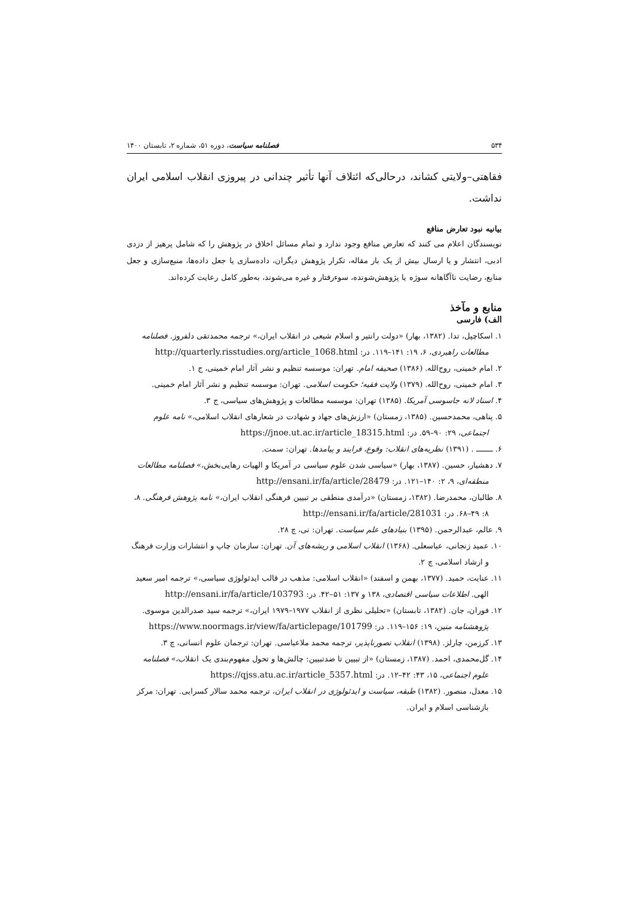۵۳۴ فصلنامه سیاست، دوره ۵۱، شماره ۲، تابستان ۱۴۰۰
فقاهتی–ولایتی کشاند، درحالی‌که ائتلاف آنها تأثیر چندانی در پیروزی انقلاب اسلامی ایران نداشت.
بیانیه نبود تعارض منافع
نویسندگان اعلام می کنند که تعارض منافع وجود ندارد و تمام مسائل اخلاق در پژوهش را که شامل پرهیز از دزدی ادبی، انتشار و یا ارسال بیش از یک بار مقاله، تکرار پژوهش دیگران، داده‌سازی یا جعل داده‌ها، منبع‌سازی و جعل منابع، رضایت ناآگاهانه سوژه یا پژوهش‌شونده، سوءرفتار و غیره می‌شوند، به‌طور کامل رعایت کرده‌اند.
منابع و مآخذ
الف) فارسی
۱. اسکاچپل، تدا. (۱۳۸۲، بهار) «دولت رانتیر و اسلام شیعی در انقلاب ایران،» ترجمه محمدتقی دلفروز. فصلنامه مطالعات راهبردی، ۶، ۱۹: ۱۴۱–۱۱۹. در: http://quarterly.risstudies.org/article_1068.html
۲. امام خمینی، روح‌الله. (۱۳۸۶) صحیفه امام. تهران: موسسه تنظیم و نشر آثار امام خمینی، ج ۱.
۳. امام خمینی، روح‌الله. (۱۳۷۹) ولایت فقیه؛ حکومت اسلامی. تهران: موسسه تنظیم و نشر آثار امام خمینی.
۴. اسناد لانه جاسوسی آمریکا. (۱۳۸۵) تهران: موسسه مطالعات و پژوهش‌های سیاسی، ج ۳.
۵. پناهی، محمدحسین. (۱۳۸۵، زمستان) «ارزش‌های جهاد و شهادت در شعارهای انقلاب اسلامی،» نامه علوم اجتماعی، ۲۹: ۹۰–۵۹. در: https://jnoe.ut.ac.ir/article_18315.html
۶. ـــــــ . (۱۳۹۱) نظریه‌های انقلاب: وقوع، فرایند و پیامدها. تهران: سمت.
۷. دهشیار، حسین. (۱۳۸۷، بهار) «سیاسی شدن علوم سیاسی در آمریکا و الهیات رهایی‌بخش،» فصلنامه مطالعات منطقه‌ای، ۹، ۲: ۱۴۰–۱۲۱. در: http://ensani.ir/fa/article/28479
۸. طالبان، محمدرضا. (۱۳۸۲، زمستان) «درآمدی منطقی بر تبیین فرهنگی انقلاب ایران،» نامه پژوهش فرهنگی. ۸، ۸: ۴۹–۶۸. در: http://ensani.ir/fa/article/281031
۹. عالم، عبدالرحمن. (۱۳۹۵) بنیادهای علم سیاست. تهران: نی، چ ۲۸.
۱۰. عمید زنجانی، عباسعلی. (۱۳۶۸) انقلاب اسلامی و ریشه‌های آن. تهران: سازمان چاپ و انتشارات وزارت فرهنگ و ارشاد اسلامی، چ ۲.
۱۱. عنایت، حمید. (۱۳۷۷، بهمن و اسفند) «انقلاب اسلامی: مذهب در قالب ایدئولوژی سیاسی،» ترجمه امیر سعید الهی. اطلاعات سیاسی اقتصادی، ۱۳۸ و ۱۳۷: ۵۱–۴۲. در: http://ensani.ir/fa/article/103793
۱۲. فوران، جان. (۱۳۸۲، تابستان) «تحلیلی نظری از انقلاب ۱۹۷۷–۱۹۷۹ ایران،» ترجمه سید صدرالدین موسوی. پژوهشنامه متین، ۱۹: ۱۵۶–۱۱۹. در: https://www.noormags.ir/view/fa/articlepage/101799
۱۳. کرزمن، چارلز. (۱۳۹۸) انقلاب تصورناپذیر، ترجمه محمد ملاعباسی. تهران: ترجمان علوم انسانی، چ ۳.
۱۴. گل‌محمدی، احمد. (۱۳۸۷، زمستان) «از تبیین تا ضدتبیین: چالش‌ها و تحول مفهوم‌بندی یک انقلاب،» فصلنامه علوم اجتماعی، ۱۵، ۴۳: ۴۲–۱۲. در: https://qjss.atu.ac.ir/article_5357.html
۱۵. معدل، منصور. (۱۳۸۲) طبقه، سیاست و ایدئولوژی در انقلاب ایران، ترجمه محمد سالار کسرایی. تهران: مرکز بازشناسی اسلام و ایران.